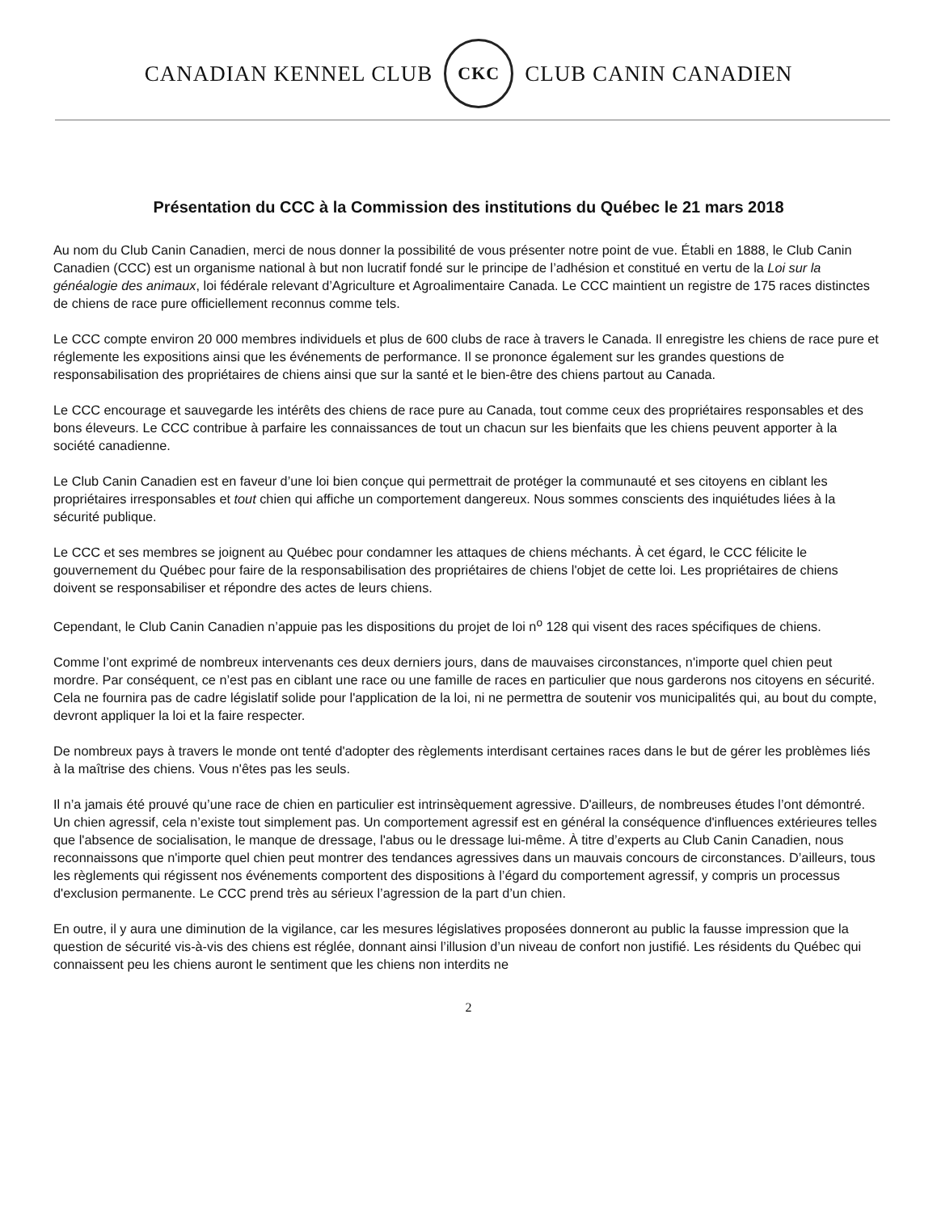CANADIAN KENNEL CLUB
CKC
CLUB CANIN CANADIEN
Présentation du CCC à la Commission des institutions du Québec le 21 mars 2018
Au nom du Club Canin Canadien, merci de nous donner la possibilité de vous présenter notre point de vue. Établi en 1888, le Club Canin Canadien (CCC) est un organisme national à but non lucratif fondé sur le principe de l’adhésion et constitué en vertu de la Loi sur la généalogie des animaux, loi fédérale relevant d’Agriculture et Agroalimentaire Canada. Le CCC maintient un registre de 175 races distinctes de chiens de race pure officiellement reconnus comme tels.
Le CCC compte environ 20 000 membres individuels et plus de 600 clubs de race à travers le Canada. Il enregistre les chiens de race pure et réglemente les expositions ainsi que les événements de performance. Il se prononce également sur les grandes questions de responsabilisation des propriétaires de chiens ainsi que sur la santé et le bien-être des chiens partout au Canada.
Le CCC encourage et sauvegarde les intérêts des chiens de race pure au Canada, tout comme ceux des propriétaires responsables et des bons éleveurs. Le CCC contribue à parfaire les connaissances de tout un chacun sur les bienfaits que les chiens peuvent apporter à la société canadienne.
Le Club Canin Canadien est en faveur d’une loi bien conçue qui permettrait de protéger la communauté et ses citoyens en ciblant les propriétaires irresponsables et tout chien qui affiche un comportement dangereux. Nous sommes conscients des inquiétudes liées à la sécurité publique.
Le CCC et ses membres se joignent au Québec pour condamner les attaques de chiens méchants. À cet égard, le CCC félicite le gouvernement du Québec pour faire de la responsabilisation des propriétaires de chiens l'objet de cette loi. Les propriétaires de chiens doivent se responsabiliser et répondre des actes de leurs chiens.
Cependant, le Club Canin Canadien n’appuie pas les dispositions du projet de loi n<sup>o</sup> 128 qui visent des races spécifiques de chiens.
Comme l’ont exprimé de nombreux intervenants ces deux derniers jours, dans de mauvaises circonstances, n'importe quel chien peut mordre. Par conséquent, ce n’est pas en ciblant une race ou une famille de races en particulier que nous garderons nos citoyens en sécurité. Cela ne fournira pas de cadre législatif solide pour l'application de la loi, ni ne permettra de soutenir vos municipalités qui, au bout du compte, devront appliquer la loi et la faire respecter.
De nombreux pays à travers le monde ont tenté d'adopter des règlements interdisant certaines races dans le but de gérer les problèmes liés à la maîtrise des chiens. Vous n'êtes pas les seuls.
Il n’a jamais été prouvé qu’une race de chien en particulier est intrinsèquement agressive. D'ailleurs, de nombreuses études l’ont démontré. Un chien agressif, cela n’existe tout simplement pas. Un comportement agressif est en général la conséquence d'influences extérieures telles que l'absence de socialisation, le manque de dressage, l'abus ou le dressage lui-même. À titre d’experts au Club Canin Canadien, nous reconnaissons que n'importe quel chien peut montrer des tendances agressives dans un mauvais concours de circonstances. D’ailleurs, tous les règlements qui régissent nos événements comportent des dispositions à l’égard du comportement agressif, y compris un processus d'exclusion permanente. Le CCC prend très au sérieux l’agression de la part d’un chien.
En outre, il y aura une diminution de la vigilance, car les mesures législatives proposées donneront au public la fausse impression que la question de sécurité vis-à-vis des chiens est réglée, donnant ainsi l’illusion d’un niveau de confort non justifié. Les résidents du Québec qui connaissent peu les chiens auront le sentiment que les chiens non interdits ne
2